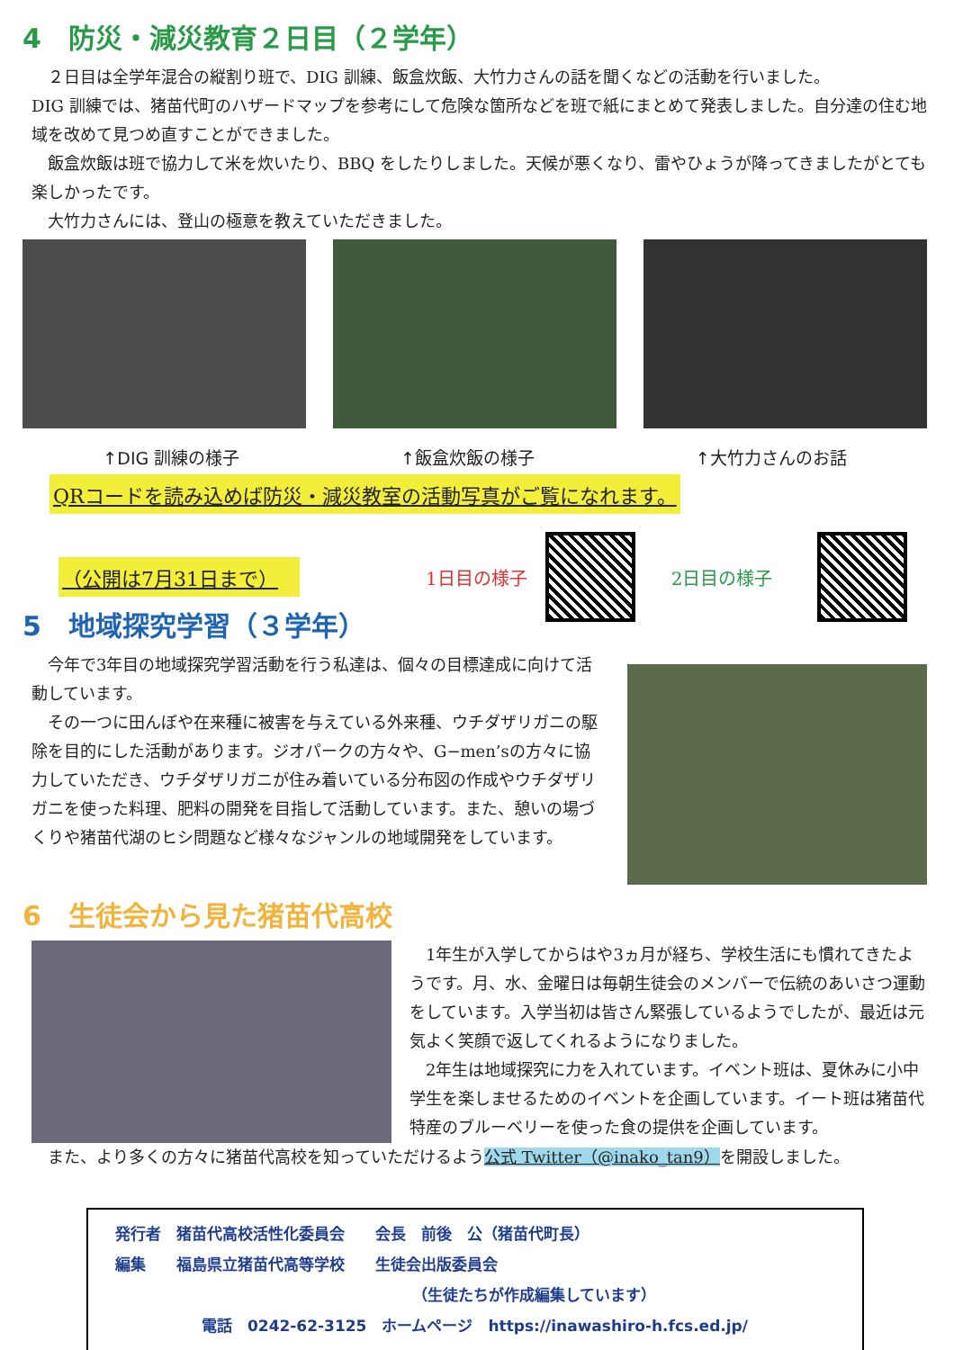4　防災・減災教育２日目（２学年）
２日目は全学年混合の縦割り班で、DIG 訓練、飯盒炊飯、大竹力さんの話を聞くなどの活動を行いました。
DIG 訓練では、猪苗代町のハザードマップを参考にして危険な箇所などを班で紙にまとめて発表しました。自分達の住む地域を改めて見つめ直すことができました。
飯盒炊飯は班で協力して米を炊いたり、BBQ をしたりしました。天候が悪くなり、雷やひょうが降ってきましたがとても楽しかったです。
大竹力さんには、登山の極意を教えていただきました。
↑DIG 訓練の様子 ↑飯盒炊飯の様子 ↑大竹力さんのお話
QRコードを読み込めば防災・減災教室の活動写真がご覧になれます。
（公開は7月31日まで） 1日目の様子 2日目の様子
5　地域探究学習（３学年）
今年で3年目の地域探究学習活動を行う私達は、個々の目標達成に向けて活動しています。
その一つに田んぼや在来種に被害を与えている外来種、ウチダザリガニの駆除を目的にした活動があります。ジオパークの方々や、G−men’sの方々に協力していただき、ウチダザリガニが住み着いている分布図の作成やウチダザリガニを使った料理、肥料の開発を目指して活動しています。また、憩いの場づくりや猪苗代湖のヒシ問題など様々なジャンルの地域開発をしています。
6　生徒会から見た猪苗代高校
1年生が入学してからはや3ヵ月が経ち、学校生活にも慣れてきたようです。月、水、金曜日は毎朝生徒会のメンバーで伝統のあいさつ運動をしています。入学当初は皆さん緊張しているようでしたが、最近は元気よく笑顔で返してくれるようになりました。
2年生は地域探究に力を入れています。イベント班は、夏休みに小中学生を楽しませるためのイベントを企画しています。イート班は猪苗代特産のブルーベリーを使った食の提供を企画しています。
また、より多くの方々に猪苗代高校を知っていただけるよう公式 Twitter（@inako_tan9）を開設しました。
発行者　猪苗代高校活性化委員会　　会長　前後　公（猪苗代町長）
編集　　福島県立猪苗代高等学校　　生徒会出版委員会
（生徒たちが作成編集しています）
電話　0242-62-3125　ホームページ　https://inawashiro-h.fcs.ed.jp/